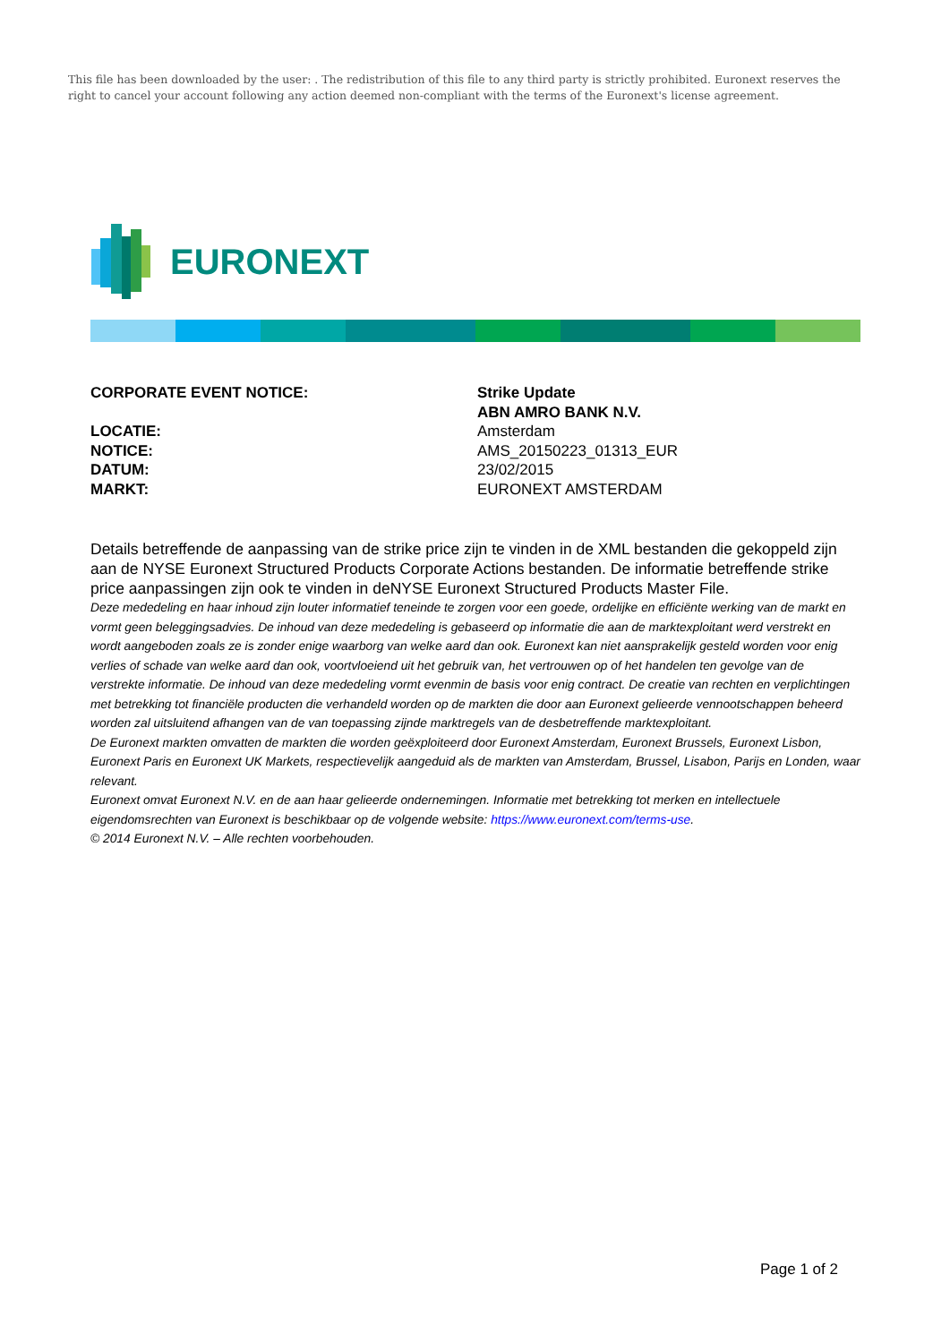This file has been downloaded by the user: . The redistribution of this file to any third party is strictly prohibited. Euronext reserves the right to cancel your account following any action deemed non-compliant with the terms of the Euronext's license agreement.
EURONEXT
CORPORATE EVENT NOTICE: Strike Update
ABN AMRO BANK N.V.
LOCATIE: Amsterdam
NOTICE: AMS_20150223_01313_EUR
DATUM: 23/02/2015
MARKT: EURONEXT AMSTERDAM
Details betreffende de aanpassing van de strike price zijn te vinden in de XML bestanden die gekoppeld zijn aan de NYSE Euronext Structured Products Corporate Actions bestanden. De informatie betreffende strike price aanpassingen zijn ook te vinden in deNYSE Euronext Structured Products Master File.
Deze mededeling en haar inhoud zijn louter informatief teneinde te zorgen voor een goede, ordelijke en efficiënte werking van de markt en vormt geen beleggingsadvies. De inhoud van deze mededeling is gebaseerd op informatie die aan de marktexploitant werd verstrekt en wordt aangeboden zoals ze is zonder enige waarborg van welke aard dan ook. Euronext kan niet aansprakelijk gesteld worden voor enig verlies of schade van welke aard dan ook, voortvloeiend uit het gebruik van, het vertrouwen op of het handelen ten gevolge van de verstrekte informatie. De inhoud van deze mededeling vormt evenmin de basis voor enig contract. De creatie van rechten en verplichtingen met betrekking tot financiële producten die verhandeld worden op de markten die door aan Euronext gelieerde vennootschappen beheerd worden zal uitsluitend afhangen van de van toepassing zijnde marktregels van de desbetreffende marktexploitant.
De Euronext markten omvatten de markten die worden geëxploiteerd door Euronext Amsterdam, Euronext Brussels, Euronext Lisbon, Euronext Paris en Euronext UK Markets, respectievelijk aangeduid als de markten van Amsterdam, Brussel, Lisabon, Parijs en Londen, waar relevant.
Euronext omvat Euronext N.V. en de aan haar gelieerde ondernemingen. Informatie met betrekking tot merken en intellectuele eigendomsrechten van Euronext is beschikbaar op de volgende website: https://www.euronext.com/terms-use.
© 2014 Euronext N.V. – Alle rechten voorbehouden.
Page 1 of 2